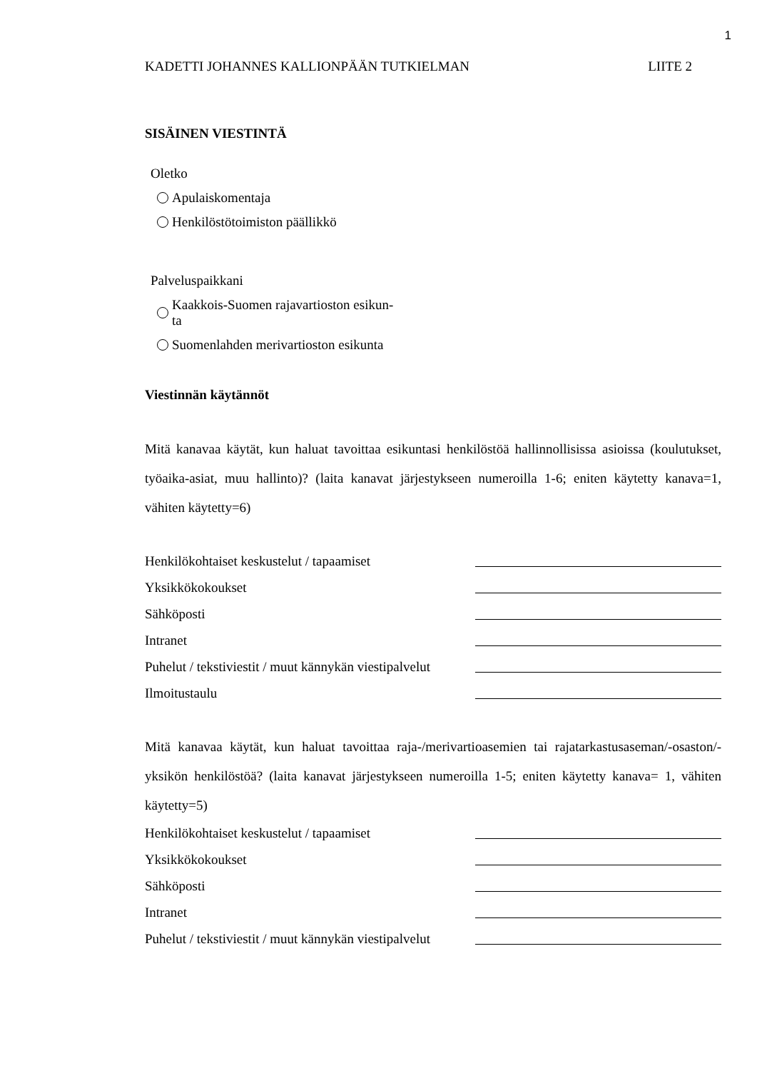1
KADETTI JOHANNES KALLIONPÄÄN TUTKIELMAN LIITE 2
SISÄINEN VIESTINTÄ
Oletko
Apulaiskomentaja
Henkilöstötoimiston päällikkö
Palveluspaikkani
Kaakkois-Suomen rajavartioston esikun-
ta
Suomenlahden merivartioston esikunta
Viestinnän käytännöt
Mitä kanavaa käytät, kun haluat tavoittaa esikuntasi henkilöstöä hallinnollisissa asioissa (koulutukset, työaika-asiat, muu hallinto)? (laita kanavat järjestykseen numeroilla 1-6; eniten käytetty kanava=1, vähiten käytetty=6)
Henkilökohtaiset keskustelut / tapaamiset
Yksikkökokoukset
Sähköposti
Intranet
Puhelut / tekstiviestit / muut kännykän viestipalvelut
Ilmoitustaulu
Mitä kanavaa käytät, kun haluat tavoittaa raja-/merivartioasemien tai rajatarkastusaseman/-osaston/-yksikön henkilöstöä? (laita kanavat järjestykseen numeroilla 1-5; eniten käytetty kanava= 1, vähiten käytetty=5)
Henkilökohtaiset keskustelut / tapaamiset
Yksikkökokoukset
Sähköposti
Intranet
Puhelut / tekstiviestit / muut kännykän viestipalvelut